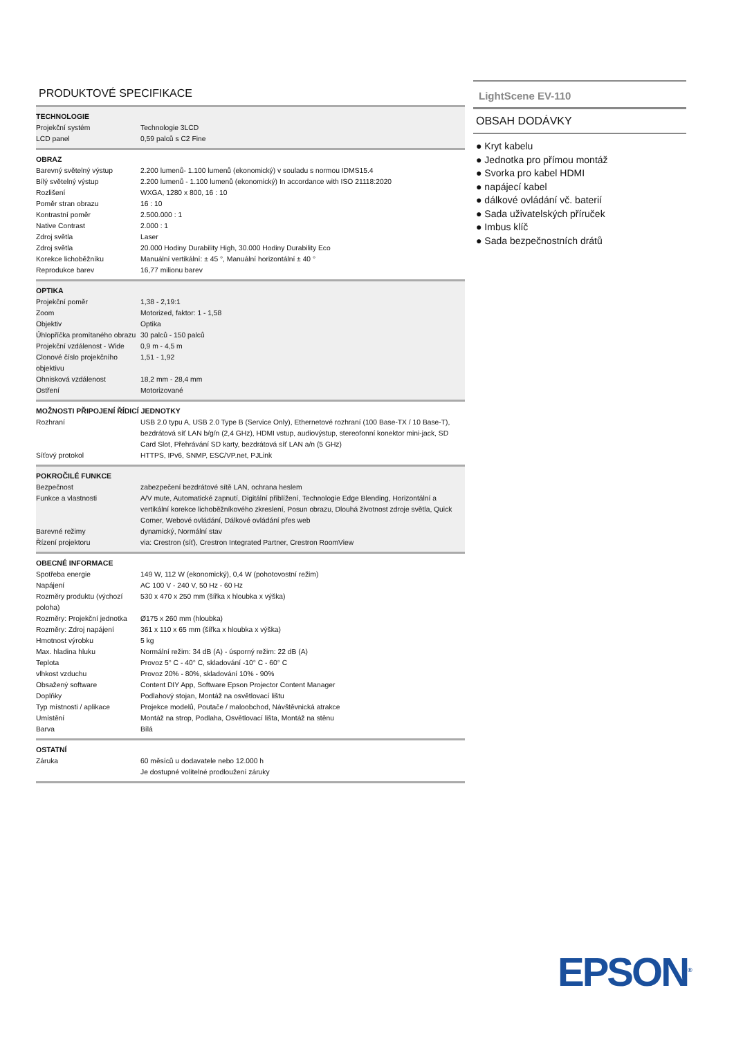PRODUKTOVÉ SPECIFIKACE
TECHNOLOGIE
| Projekční systém | Technologie 3LCD |
| LCD panel | 0,59 palců s C2 Fine |
OBRAZ
| Barevný světelný výstup | 2.200 lumenů- 1.100 lumenů (ekonomický) v souladu s normou IDMS15.4 |
| Bílý světelný výstup | 2.200 lumenů - 1.100 lumenů (ekonomický) In accordance with ISO 21118:2020 |
| Rozlišení | WXGA, 1280 x 800, 16 : 10 |
| Poměr stran obrazu | 16 : 10 |
| Kontrastní poměr | 2.500.000 : 1 |
| Native Contrast | 2.000 : 1 |
| Zdroj světla | Laser |
| Zdroj světla | 20.000 Hodiny Durability High, 30.000 Hodiny Durability Eco |
| Korekce lichoběžníku | Manuální vertikální: ± 45 °, Manuální horizontální ± 40 ° |
| Reprodukce barev | 16,77 milionu barev |
OPTIKA
| Projekční poměr | 1,38 - 2,19:1 |
| Zoom | Motorized, faktor: 1 - 1,58 |
| Objektiv | Optika |
| Úhlopříčka promítaného obrazu | 30 palců - 150 palců |
| Projekční vzdálenost - Wide | 0,9 m - 4,5 m |
| Clonové číslo projekčního objektivu | 1,51 - 1,92 |
| Ohnisková vzdálenost | 18,2 mm - 28,4 mm |
| Ostření | Motorizované |
MOŽNOSTI PŘIPOJENÍ ŘÍDICÍ JEDNOTKY
| Rozhraní | USB 2.0 typu A, USB 2.0 Type B (Service Only), Ethernetové rozhraní (100 Base-TX / 10 Base-T), bezdrátová síť LAN b/g/n (2,4 GHz), HDMI vstup, audiovýstup, stereofonní konektor mini-jack, SD Card Slot, Přehrávání SD karty, bezdrátová síť LAN a/n (5 GHz) |
| Síťový protokol | HTTPS, IPv6, SNMP, ESC/VP.net, PJLink |
POKROČILÉ FUNKCE
| Bezpečnost | zabezpečení bezdrátové sítě LAN, ochrana heslem |
| Funkce a vlastnosti | A/V mute, Automatické zapnutí, Digitální přiblížení, Technologie Edge Blending, Horizontální a vertikální korekce lichoběžníkového zkreslení, Posun obrazu, Dlouhá životnost zdroje světla, Quick Corner, Webové ovládání, Dálkové ovládání přes web |
| Barevné režimy | dynamický, Normální stav |
| Řízení projektoru | via: Crestron (síť), Crestron Integrated Partner, Crestron RoomView |
OBECNÉ INFORMACE
| Spotřeba energie | 149 W, 112 W (ekonomický), 0,4 W (pohotovostní režim) |
| Napájení | AC 100 V - 240 V, 50 Hz - 60 Hz |
| Rozměry produktu (výchozí poloha) | 530 x 470 x 250 mm (šířka x hloubka x výška) |
| Rozměry: Projekční jednotka | Ø175 x 260 mm (hloubka) |
| Rozměry: Zdroj napájení | 361 x 110 x 65 mm (šířka x hloubka x výška) |
| Hmotnost výrobku | 5 kg |
| Max. hladina hluku | Normální režim: 34 dB (A) - úsporný režim: 22 dB (A) |
| Teplota | Provoz 5° C - 40° C, skladování -10° C - 60° C |
| vlhkost vzduchu | Provoz 20% - 80%, skladování 10% - 90% |
| Obsažený software | Content DIY App, Software Epson Projector Content Manager |
| Doplňky | Podlahový stojan, Montáž na osvětlovací lištu |
| Typ místnosti / aplikace | Projekce modelů, Poutače / maloobchod, Návštěvnická atrakce |
| Umístění | Montáž na strop, Podlaha, Osvětlovací lišta, Montáž na stěnu |
| Barva | Bílá |
OSTATNÍ
| Záruka | 60 měsíců u dodavatele nebo 12.000 h Je dostupné volitelné prodloužení záruky |
LightScene EV-110
OBSAH DODÁVKY
● Kryt kabelu
● Jednotka pro přímou montáž
● Svorka pro kabel HDMI
● napájecí kabel
● dálkové ovládání vč. baterií
● Sada uživatelských příruček
● Imbus klíč
● Sada bezpečnostních drátů
EPSON<sup>®</sup>